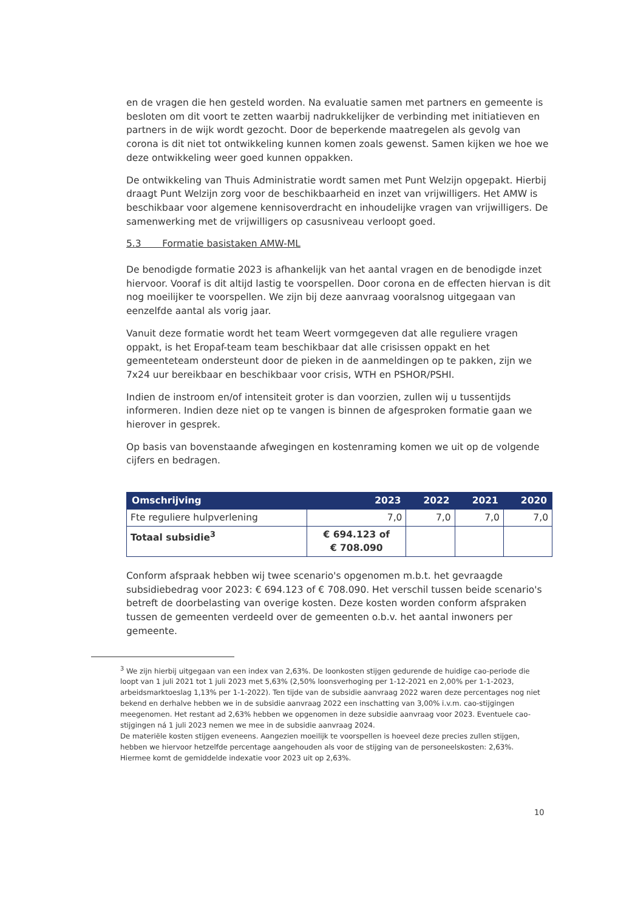en de vragen die hen gesteld worden. Na evaluatie samen met partners en gemeente is besloten om dit voort te zetten waarbij nadrukkelijker de verbinding met initiatieven en partners in de wijk wordt gezocht. Door de beperkende maatregelen als gevolg van corona is dit niet tot ontwikkeling kunnen komen zoals gewenst. Samen kijken we hoe we deze ontwikkeling weer goed kunnen oppakken.
De ontwikkeling van Thuis Administratie wordt samen met Punt Welzijn opgepakt. Hierbij draagt Punt Welzijn zorg voor de beschikbaarheid en inzet van vrijwilligers. Het AMW is beschikbaar voor algemene kennisoverdracht en inhoudelijke vragen van vrijwilligers. De samenwerking met de vrijwilligers op casusniveau verloopt goed.
5.3 Formatie basistaken AMW-ML
De benodigde formatie 2023 is afhankelijk van het aantal vragen en de benodigde inzet hiervoor. Vooraf is dit altijd lastig te voorspellen. Door corona en de effecten hiervan is dit nog moeilijker te voorspellen. We zijn bij deze aanvraag vooralsnog uitgegaan van eenzelfde aantal als vorig jaar.
Vanuit deze formatie wordt het team Weert vormgegeven dat alle reguliere vragen oppakt, is het Eropaf-team team beschikbaar dat alle crisissen oppakt en het gemeenteteam ondersteunt door de pieken in de aanmeldingen op te pakken, zijn we 7x24 uur bereikbaar en beschikbaar voor crisis, WTH en PSHOR/PSHI.
Indien de instroom en/of intensiteit groter is dan voorzien, zullen wij u tussentijds informeren. Indien deze niet op te vangen is binnen de afgesproken formatie gaan we hierover in gesprek.
Op basis van bovenstaande afwegingen en kostenraming komen we uit op de volgende cijfers en bedragen.
| Omschrijving | 2023 | 2022 | 2021 | 2020 |
| --- | --- | --- | --- | --- |
| Fte reguliere hulpverlening | 7,0 | 7,0 | 7,0 | 7,0 |
| Totaal subsidie<sup>3</sup> | € 694.123 of € 708.090 | | | |
Conform afspraak hebben wij twee scenario's opgenomen m.b.t. het gevraagde subsidiebedrag voor 2023: € 694.123 of € 708.090. Het verschil tussen beide scenario's betreft de doorbelasting van overige kosten. Deze kosten worden conform afspraken tussen de gemeenten verdeeld over de gemeenten o.b.v. het aantal inwoners per gemeente.
<sup>3</sup> We zijn hierbij uitgegaan van een index van 2,63%. De loonkosten stijgen gedurende de huidige cao-periode die loopt van 1 juli 2021 tot 1 juli 2023 met 5,63% (2,50% loonsverhoging per 1-12-2021 en 2,00% per 1-1-2023, arbeidsmarktoeslag 1,13% per 1-1-2022). Ten tijde van de subsidie aanvraag 2022 waren deze percentages nog niet bekend en derhalve hebben we in de subsidie aanvraag 2022 een inschatting van 3,00% i.v.m. cao-stijgingen meegenomen. Het restant ad 2,63% hebben we opgenomen in deze subsidie aanvraag voor 2023. Eventuele cao-stijgingen ná 1 juli 2023 nemen we mee in de subsidie aanvraag 2024.
De materiële kosten stijgen eveneens. Aangezien moeilijk te voorspellen is hoeveel deze precies zullen stijgen, hebben we hiervoor hetzelfde percentage aangehouden als voor de stijging van de personeelskosten: 2,63%. Hiermee komt de gemiddelde indexatie voor 2023 uit op 2,63%.
10